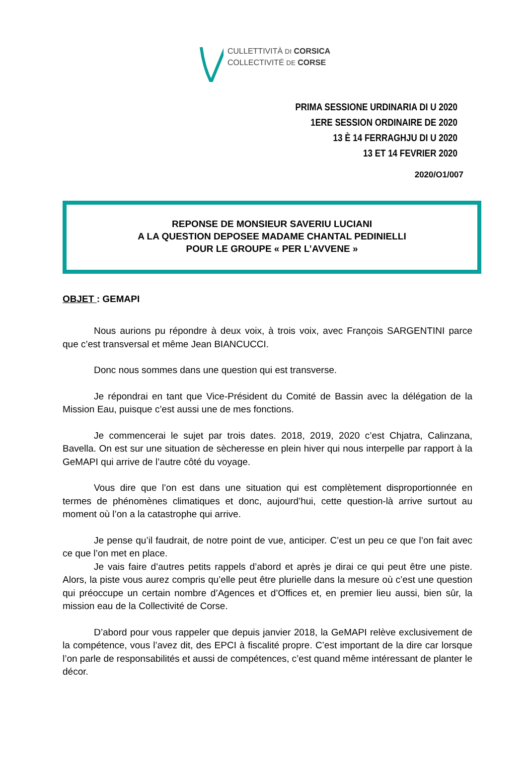CULLETTIVITÀ DI CORSICA
COLLECTIVITÉ DE CORSE
PRIMA SESSIONE URDINARIA DI U 2020
1ERE SESSION ORDINAIRE DE 2020
13 È 14 FERRAGHJU DI U 2020
13 ET 14 FEVRIER 2020
2020/O1/007
REPONSE DE MONSIEUR SAVERIU LUCIANI
A LA QUESTION DEPOSEE MADAME CHANTAL PEDINIELLI
POUR LE GROUPE « PER L’AVVENE »
OBJET : GEMAPI
Nous aurions pu répondre à deux voix, à trois voix, avec François SARGENTINI parce que c’est transversal et même Jean BIANCUCCI.
Donc nous sommes dans une question qui est transverse.
Je répondrai en tant que Vice-Président du Comité de Bassin avec la délégation de la Mission Eau, puisque c’est aussi une de mes fonctions.
Je commencerai le sujet par trois dates. 2018, 2019, 2020 c’est Chjatra, Calinzana, Bavella. On est sur une situation de sècheresse en plein hiver qui nous interpelle par rapport à la GeMAPI qui arrive de l’autre côté du voyage.
Vous dire que l’on est dans une situation qui est complètement disproportionnée en termes de phénomènes climatiques et donc, aujourd’hui, cette question-là arrive surtout au moment où l’on a la catastrophe qui arrive.
Je pense qu’il faudrait, de notre point de vue, anticiper. C’est un peu ce que l’on fait avec ce que l’on met en place.
Je vais faire d’autres petits rappels d’abord et après je dirai ce qui peut être une piste. Alors, la piste vous aurez compris qu’elle peut être plurielle dans la mesure où c’est une question qui préoccupe un certain nombre d’Agences et d’Offices et, en premier lieu aussi, bien sûr, la mission eau de la Collectivité de Corse.
D’abord pour vous rappeler que depuis janvier 2018, la GeMAPI relève exclusivement de la compétence, vous l’avez dit, des EPCI à fiscalité propre. C’est important de la dire car lorsque l’on parle de responsabilités et aussi de compétences, c’est quand même intéressant de planter le décor.